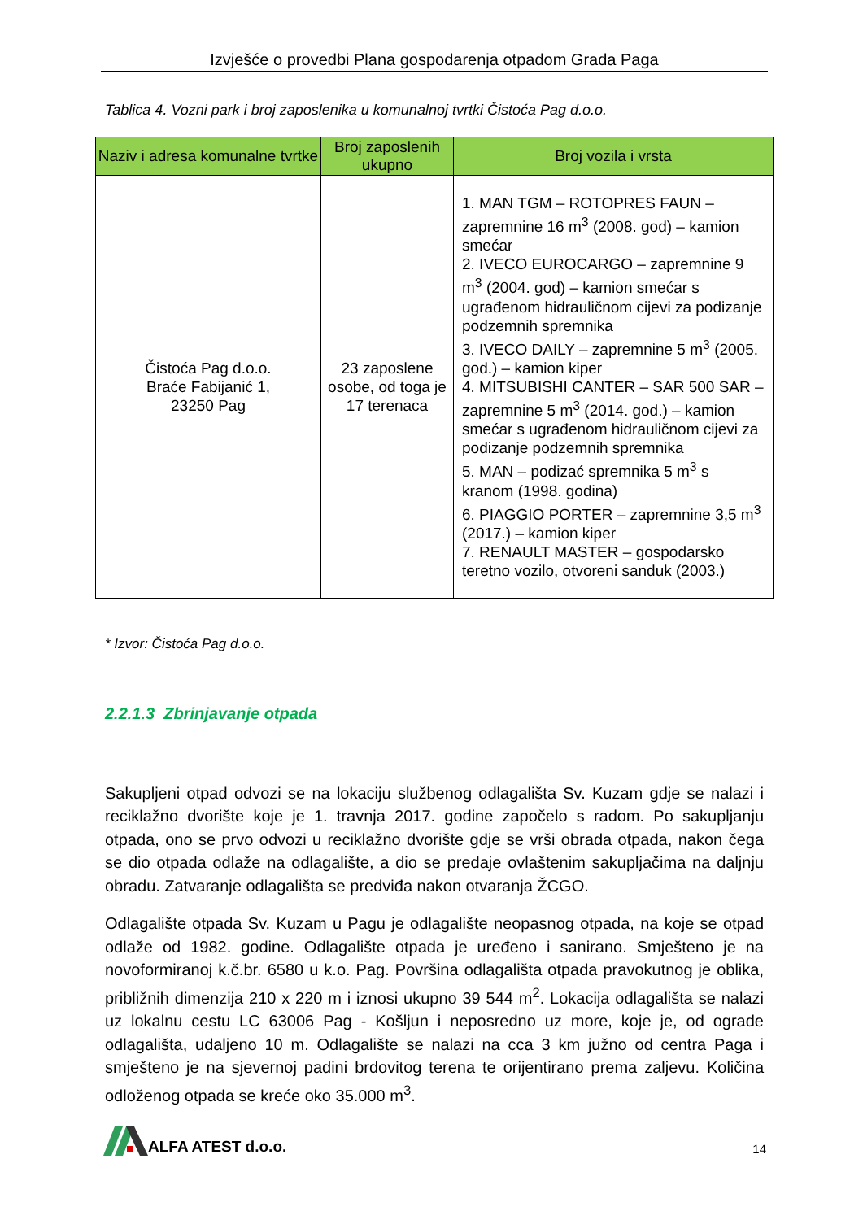Izvješće o provedbi Plana gospodarenja otpadom Grada Paga
Tablica 4. Vozni park i broj zaposlenika u komunalnoj tvrtki Čistoća Pag d.o.o.
| Naziv i adresa komunalne tvrtke | Broj zaposlenih ukupno | Broj vozila i vrsta |
| --- | --- | --- |
| Čistoća Pag d.o.o. Braće Fabijanić 1, 23250 Pag | 23 zaposlene osobe, od toga je 17 terenaca | 1. MAN TGM – ROTOPRES FAUN – zapremnine 16 m<sup>3</sup> (2008. god) – kamion smećar 2. IVECO EUROCARGO – zapremnine 9 m<sup>3</sup> (2004. god) – kamion smećar s ugrađenom hidrauličnom cijevi za podizanje podzemnih spremnika 3. IVECO DAILY – zapremnine 5 m<sup>3</sup> (2005. god.) – kamion kiper 4. MITSUBISHI CANTER – SAR 500 SAR – zapremnine 5 m<sup>3</sup> (2014. god.) – kamion smećar s ugrađenom hidrauličnom cijevi za podizanje podzemnih spremnika 5. MAN – podizać spremnika 5 m<sup>3</sup> s kranom (1998. godina) 6. PIAGGIO PORTER – zapremnine 3,5 m<sup>3</sup> (2017.) – kamion kiper 7. RENAULT MASTER – gospodarsko teretno vozilo, otvoreni sanduk (2003.) |
* Izvor: Čistoća Pag d.o.o.
2.2.1.3 Zbrinjavanje otpada
Sakupljeni otpad odvozi se na lokaciju službenog odlagališta Sv. Kuzam gdje se nalazi i reciklažno dvorište koje je 1. travnja 2017. godine započelo s radom. Po sakupljanju otpada, ono se prvo odvozi u reciklažno dvorište gdje se vrši obrada otpada, nakon čega se dio otpada odlaže na odlagalište, a dio se predaje ovlaštenim sakupljačima na daljnju obradu. Zatvaranje odlagališta se predviđa nakon otvaranja ŽCGO.
Odlagalište otpada Sv. Kuzam u Pagu je odlagalište neopasnog otpada, na koje se otpad odlaže od 1982. godine. Odlagalište otpada je uređeno i sanirano. Smješteno je na novoformiranoj k.č.br. 6580 u k.o. Pag. Površina odlagališta otpada pravokutnog je oblika, približnih dimenzija 210 x 220 m i iznosi ukupno 39 544 m<sup>2</sup>. Lokacija odlagališta se nalazi uz lokalnu cestu LC 63006 Pag - Košljun i neposredno uz more, koje je, od ograde odlagališta, udaljeno 10 m. Odlagalište se nalazi na cca 3 km južno od centra Paga i smješteno je na sjevernoj padini brdovitog terena te orijentirano prema zaljevu. Količina odloženog otpada se kreće oko 35.000 m<sup>3</sup>.
ALFA ATEST d.o.o.
14